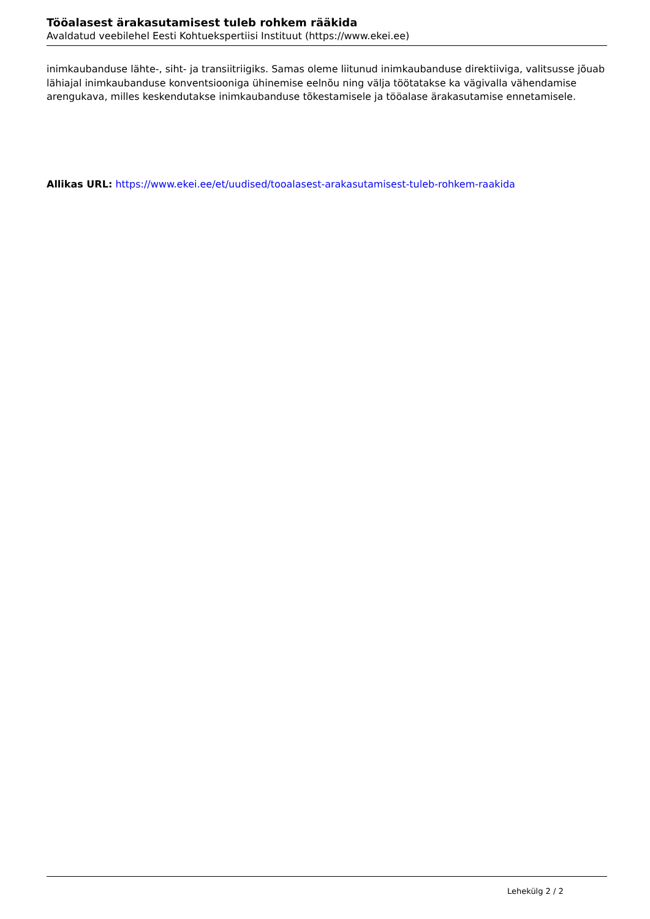Tööalasest ärakasutamisest tuleb rohkem rääkida
Avaldatud veebilehel Eesti Kohtuekspertiisi Instituut (https://www.ekei.ee)
inimkaubanduse lähte-, siht- ja transiitriigiks. Samas oleme liitunud inimkaubanduse direktiiviga, valitsusse jõuab lähiajal inimkaubanduse konventsiooniga ühinemise eelnõu ning välja töötatakse ka vägivalla vähendamise arengukava, milles keskendutakse inimkaubanduse tõkestamisele ja tööalase ärakasutamise ennetamisele.
Allikas URL: https://www.ekei.ee/et/uudised/tooalasest-arakasutamisest-tuleb-rohkem-raakida
Lehekülg 2 / 2